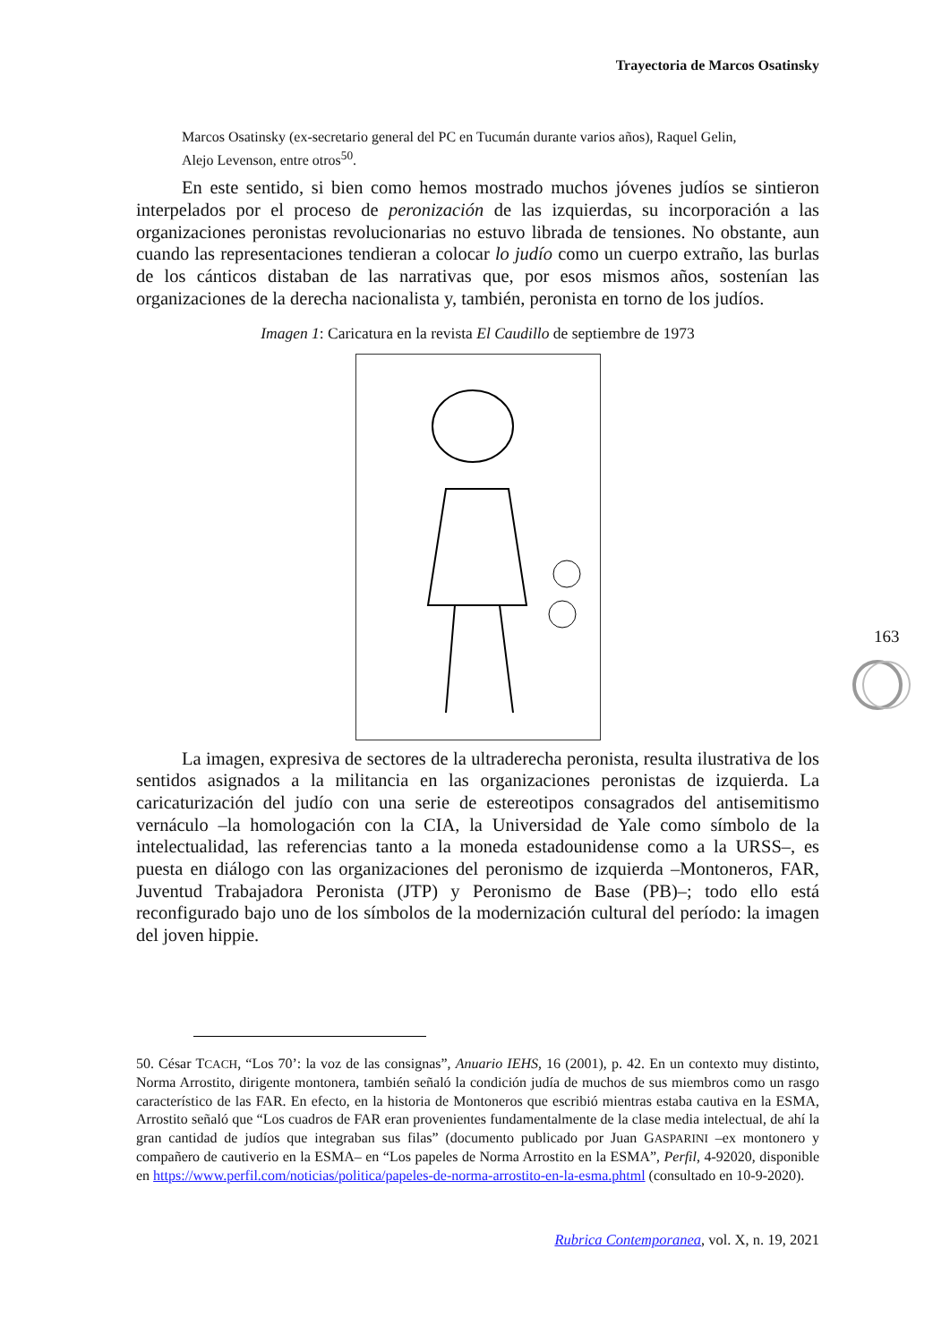Trayectoria de Marcos Osatinsky
Marcos Osatinsky (ex-secretario general del PC en Tucumán durante varios años), Raquel Gelin, Alejo Levenson, entre otros<sup>50</sup>.
En este sentido, si bien como hemos mostrado muchos jóvenes judíos se sintieron interpelados por el proceso de peronización de las izquierdas, su incorporación a las organizaciones peronistas revolucionarias no estuvo librada de tensiones. No obstante, aun cuando las representaciones tendieran a colocar lo judío como un cuerpo extraño, las burlas de los cánticos distaban de las narrativas que, por esos mismos años, sostenían las organizaciones de la derecha nacionalista y, también, peronista en torno de los judíos.
Imagen 1: Caricatura en la revista El Caudillo de septiembre de 1973
La imagen, expresiva de sectores de la ultraderecha peronista, resulta ilustrativa de los sentidos asignados a la militancia en las organizaciones peronistas de izquierda. La caricaturización del judío con una serie de estereotipos consagrados del antisemitismo vernáculo –la homologación con la CIA, la Universidad de Yale como símbolo de la intelectualidad, las referencias tanto a la moneda estadounidense como a la URSS–, es puesta en diálogo con las organizaciones del peronismo de izquierda –Montoneros, FAR, Juventud Trabajadora Peronista (JTP) y Peronismo de Base (PB)–; todo ello está reconfigurado bajo uno de los símbolos de la modernización cultural del período: la imagen del joven hippie.
50. César TCACH, “Los 70’: la voz de las consignas”, Anuario IEHS, 16 (2001), p. 42. En un contexto muy distinto, Norma Arrostito, dirigente montonera, también señaló la condición judía de muchos de sus miembros como un rasgo característico de las FAR. En efecto, en la historia de Montoneros que escribió mientras estaba cautiva en la ESMA, Arrostito señaló que “Los cuadros de FAR eran provenientes fundamentalmente de la clase media intelectual, de ahí la gran cantidad de judíos que integraban sus filas” (documento publicado por Juan GASPARINI –ex montonero y compañero de cautiverio en la ESMA– en “Los papeles de Norma Arrostito en la ESMA”, Perfil, 4-92020, disponible en https://www.perfil.com/noticias/politica/papeles-de-norma-arrostito-en-la-esma.phtml (consultado en 10-9-2020).
Rubrica Contemporanea, vol. X, n. 19, 2021
163